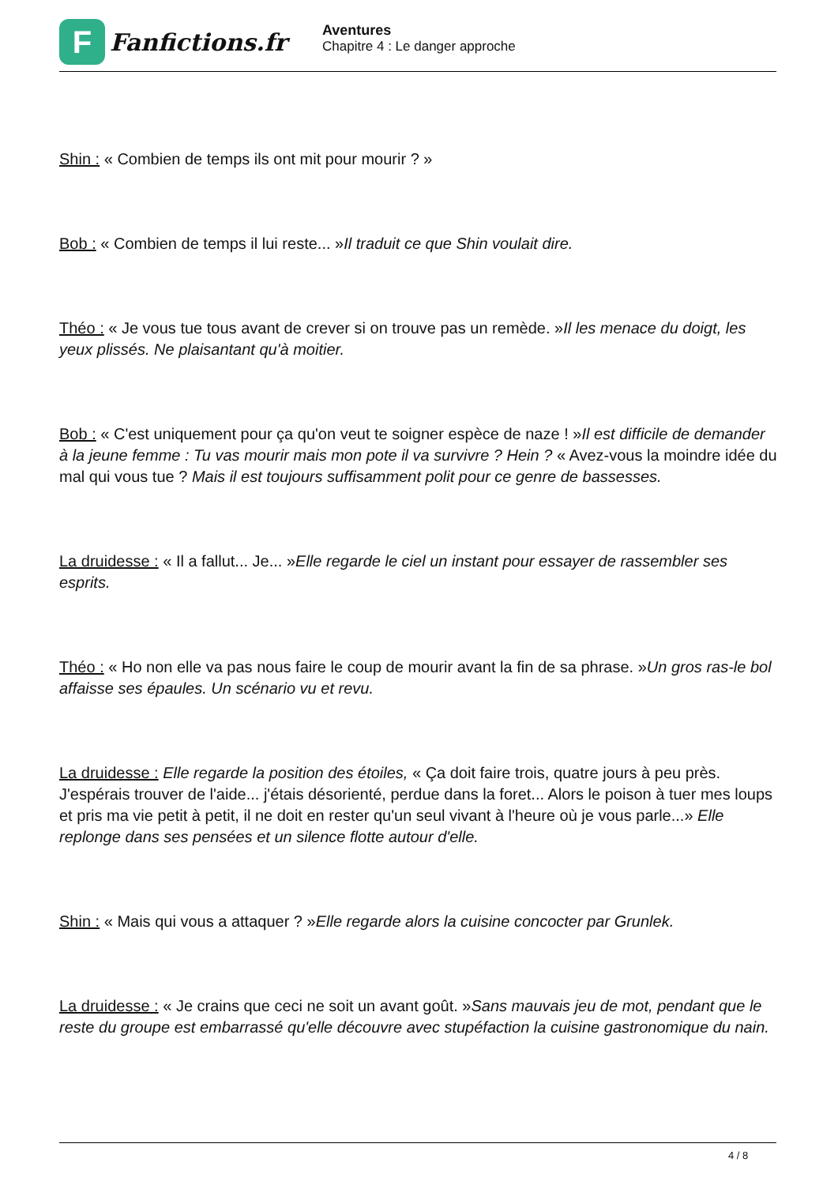F
Fanfictions.fr
Aventures
Chapitre 4 : Le danger approche
Shin : « Combien de temps ils ont mit pour mourir ? »
Bob : « Combien de temps il lui reste... »Il traduit ce que Shin voulait dire.
Théo : « Je vous tue tous avant de crever si on trouve pas un remède. »Il les menace du doigt, les yeux plissés. Ne plaisantant qu'à moitier.
Bob : « C'est uniquement pour ça qu'on veut te soigner espèce de naze ! »Il est difficile de demander à la jeune femme : Tu vas mourir mais mon pote il va survivre ? Hein ? « Avez-vous la moindre idée du mal qui vous tue ? Mais il est toujours suffisamment polit pour ce genre de bassesses.
La druidesse : « Il a fallut... Je... »Elle regarde le ciel un instant pour essayer de rassembler ses esprits.
Théo : « Ho non elle va pas nous faire le coup de mourir avant la fin de sa phrase. »Un gros ras-le bol affaisse ses épaules. Un scénario vu et revu.
La druidesse : Elle regarde la position des étoiles, « Ça doit faire trois, quatre jours à peu près. J'espérais trouver de l'aide... j'étais désorienté, perdue dans la foret... Alors le poison à tuer mes loups et pris ma vie petit à petit, il ne doit en rester qu'un seul vivant à l'heure où je vous parle...» Elle replonge dans ses pensées et un silence flotte autour d'elle.
Shin : « Mais qui vous a attaquer ? »Elle regarde alors la cuisine concocter par Grunlek.
La druidesse : « Je crains que ceci ne soit un avant goût. »Sans mauvais jeu de mot, pendant que le reste du groupe est embarrassé qu'elle découvre avec stupéfaction la cuisine gastronomique du nain.
4 / 8